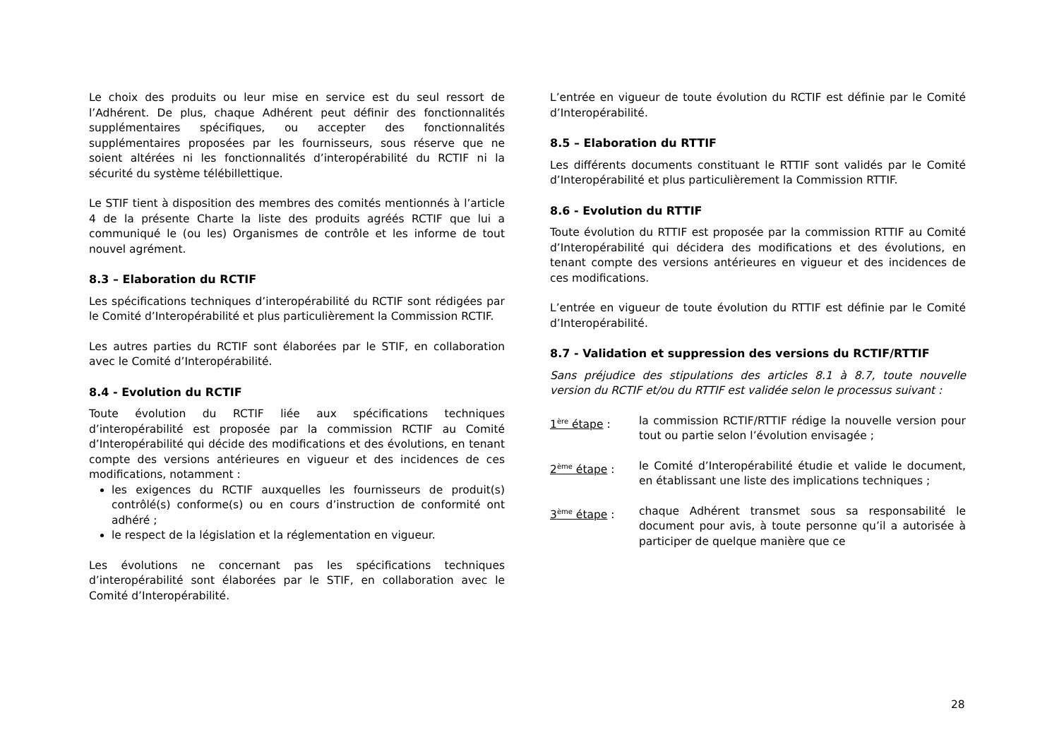Le choix des produits ou leur mise en service est du seul ressort de l’Adhérent. De plus, chaque Adhérent peut définir des fonctionnalités supplémentaires spécifiques, ou accepter des fonctionnalités supplémentaires proposées par les fournisseurs, sous réserve que ne soient altérées ni les fonctionnalités d’interopérabilité du RCTIF ni la sécurité du système télébillettique.
Le STIF tient à disposition des membres des comités mentionnés à l’article 4 de la présente Charte la liste des produits agréés RCTIF que lui a communiqué le (ou les) Organismes de contrôle et les informe de tout nouvel agrément.
8.3 – Elaboration du RCTIF
Les spécifications techniques d’interopérabilité du RCTIF sont rédigées par le Comité d’Interopérabilité et plus particulièrement la Commission RCTIF.
Les autres parties du RCTIF sont élaborées par le STIF, en collaboration avec le Comité d’Interopérabilité.
8.4 - Evolution du RCTIF
Toute évolution du RCTIF liée aux spécifications techniques d’interopérabilité est proposée par la commission RCTIF au Comité d’Interopérabilité qui décide des modifications et des évolutions, en tenant compte des versions antérieures en vigueur et des incidences de ces modifications, notamment :
les exigences du RCTIF auxquelles les fournisseurs de produit(s) contrôlé(s) conforme(s) ou en cours d’instruction de conformité ont adhéré ;
le respect de la législation et la réglementation en vigueur.
Les évolutions ne concernant pas les spécifications techniques d’interopérabilité sont élaborées par le STIF, en collaboration avec le Comité d’Interopérabilité.
L’entrée en vigueur de toute évolution du RCTIF est définie par le Comité d’Interopérabilité.
8.5 – Elaboration du RTTIF
Les différents documents constituant le RTTIF sont validés par le Comité d’Interopérabilité et plus particulièrement la Commission RTTIF.
8.6 - Evolution du RTTIF
Toute évolution du RTTIF est proposée par la commission RTTIF au Comité d’Interopérabilité qui décidera des modifications et des évolutions, en tenant compte des versions antérieures en vigueur et des incidences de ces modifications.
L’entrée en vigueur de toute évolution du RTTIF est définie par le Comité d’Interopérabilité.
8.7 - Validation et suppression des versions du RCTIF/RTTIF
Sans préjudice des stipulations des articles 8.1 à 8.7, toute nouvelle version du RCTIF et/ou du RTTIF est validée selon le processus suivant :
1<sup>ère</sup> étape : la commission RCTIF/RTTIF rédige la nouvelle version pour tout ou partie selon l’évolution envisagée ;
2<sup>ème</sup> étape : le Comité d’Interopérabilité étudie et valide le document, en établissant une liste des implications techniques ;
3<sup>ème</sup> étape : chaque Adhérent transmet sous sa responsabilité le document pour avis, à toute personne qu’il a autorisée à participer de quelque manière que ce
28